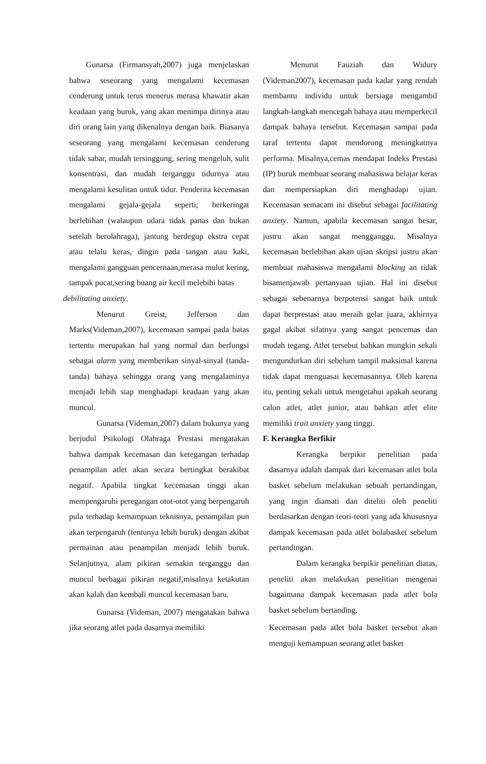Gunarsa (Firmansyah,2007) juga menjelaskan bahwa seseorang yang mengalami kecemasan cenderung untuk terus menerus merasa khawatir akan keadaan yang buruk, yang akan menimpa dirinya atau diri orang lain yang dikenalnya dengan baik. Biasanya seseorang yang mengalami kecemasan cenderung tidak sabar, mudah tersinggung, sering mengeluh, sulit konsentrasi, dan mudah terganggu tidurnya atau mengalami kesulitan untuk tidur. Penderita kecemasan mengalami gejala-gejala seperti; berkeringat berlebihan (walaupun udara tidak panas dan bukan setelah berolahraga), jantung berdegup ekstra cepat atau telalu keras, dingin pada tangan atau kaki, mengalami gangguan pencernaan,merasa mulut kering, tampak pucat,sering buang air kecil melebihi batas
debilitating anxiety.
Menurut Greist, Jefferson dan Marks(Videman,2007), kecemasan sampai pada batas tertentu merupakan hal yang normal dan berfungsi sebagai alarm yang memberikan sinyal-sinyal (tanda-tanda) bahaya sehingga orang yang mengalaminya menjadi lebih siap menghadapi keadaan yang akan muncul.
Gunarsa (Videman,2007) dalam bukunya yang berjudul Psikologi Olahraga Prestasi mengatakan bahwa dampak kecemasan dan ketegangan terhadap penampilan atlet akan secara bertingkat berakibat negatif. Apabila tingkat kecemasan tinggi akan mempengaruhi peregangan otot-otot yang berpengaruh pula terhadap kemampuan teknisnya, penampilan pun akan terpengaruh (tentunya lebih buruk) dengan akibat permainan atau penampilan menjadi lebih buruk. Selanjutnya, alam pikiran semakin terganggu dan muncul berbagai pikiran negatif,misalnya ketakutan akan kalah dan kembali muncul kecemasan baru.
Gunarsa (Videman, 2007) mengatakan bahwa jika seorang atlet pada dasarnya memiliki
Menurut Fauziah dan Widury (Videman2007), kecemasan pada kadar yang rendah membantu individu untuk bersiaga mengambil langkah-langkah mencegah bahaya atau memperkecil dampak bahaya tersebut. Kecemasan sampai pada taraf tertentu dapat mendorong meningkatnya performa. Misalnya,cemas mendapat Indeks Prestasi (IP) buruk membuat seorang mahasiswa belajar keras dan mempersiapkan diri menghadapi ujian. Kecemasan semacam ini disebut sebagai facilitating anxiety. Namun, apabila kecemasan sangat besar, justru akan sangat mengganggu. Misalnya kecemasan berlebihan akan ujian skripsi justru akan membuat mahasiswa mengalami blocking an tidak bisamenjawab pertanyaan ujian. Hal ini disebut sebagai sebenarnya berpotensi sangat baik untuk dapat berprestasi atau meraih gelar juara, akhirnya gagal akibat sifatnya yang sangat pencemas dan mudah tegang. Atlet tersebut bahkan mungkin sekali mengundurkan diri sebelum tampil maksimal karena tidak dapat menguasai kecemasannya. Oleh karena itu, penting sekali untuk mengetahui apakah seorang calon atlet, atlet junior, atau bahkan atlet elite memiliki trait anxiety yang tinggi.
F. Kerangka Berfikir
Kerangka berpikir penelitian pada dasarnya adalah dampak dari kecemasan atlet bola basket sebelum melakukan sebuah pertandingan, yang ingin diamati dan diteliti oleh peneliti berdasarkan dengan teori-teori yang ada khususnya dampak kecemasan pada atlet bolabasket sebelum pertandingan.
Dalam kerangka berpikir penelitian diatas, peneliti akan melakukan penelitian mengenai bagaimana dampak kecemasan pada atlet bola basket sebelum bertanding.
Kecemasan pada atlet bola basket tersebut akan menguji kemampuan seorang atlet basket